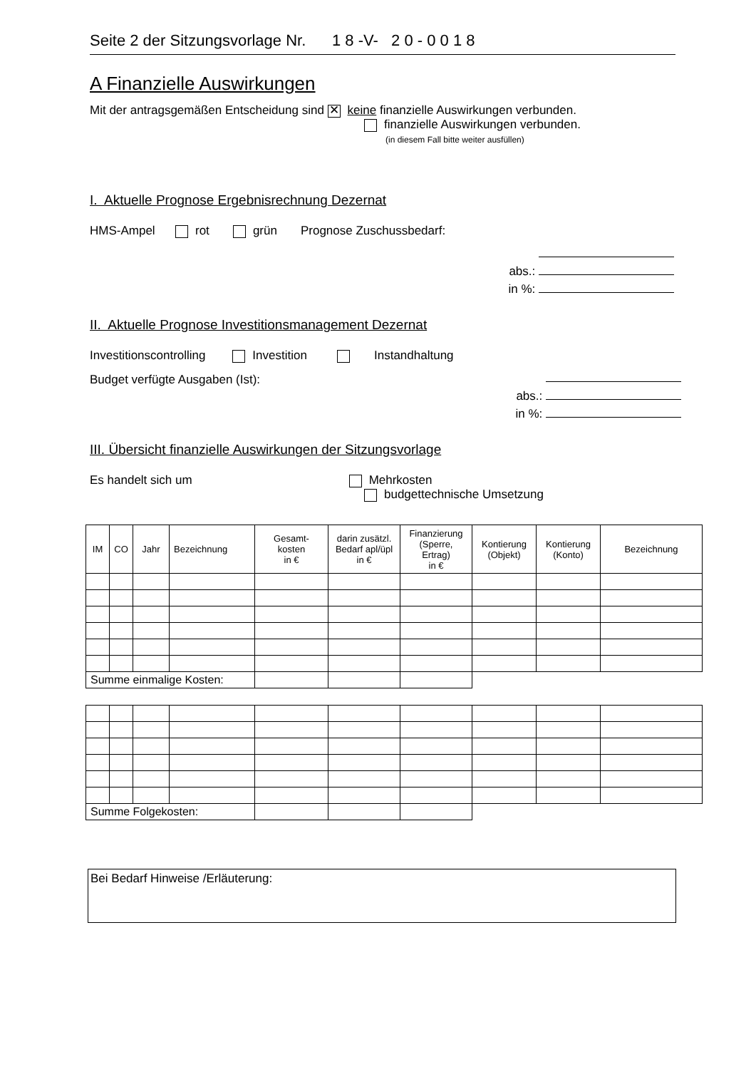Seite 2 der Sitzungsvorlage Nr. 1 8 -V- 2 0 - 0 0 1 8
A Finanzielle Auswirkungen
Mit der antragsgemäßen Entscheidung sind ✕ keine finanzielle Auswirkungen verbunden.
finanzielle Auswirkungen verbunden.
(in diesem Fall bitte weiter ausfüllen)
I. Aktuelle Prognose Ergebnisrechnung Dezernat
HMS-Ampel rot grün Prognose Zuschussbedarf:
abs.:
in %:
II. Aktuelle Prognose Investitionsmanagement Dezernat
Investitionscontrolling Investition Instandhaltung
Budget verfügte Ausgaben (Ist):
abs.:
in %:
III. Übersicht finanzielle Auswirkungen der Sitzungsvorlage
Es handelt sich um Mehrkosten
budgettechnische Umsetzung
| IM | CO | Jahr | Bezeichnung | Gesamt- kosten in € | darin zusätzl. Bedarf apl/üpl in € | Finanzierung (Sperre, Ertrag) in € | Kontierung (Objekt) | Kontierung (Konto) | Bezeichnung |
| --- | --- | --- | --- | --- | --- | --- | --- | --- | --- |
| Summe einmalige Kosten: | | | | | | | | | |
| Summe Folgekosten: | | | | | | | | | |
Bei Bedarf Hinweise /Erläuterung: